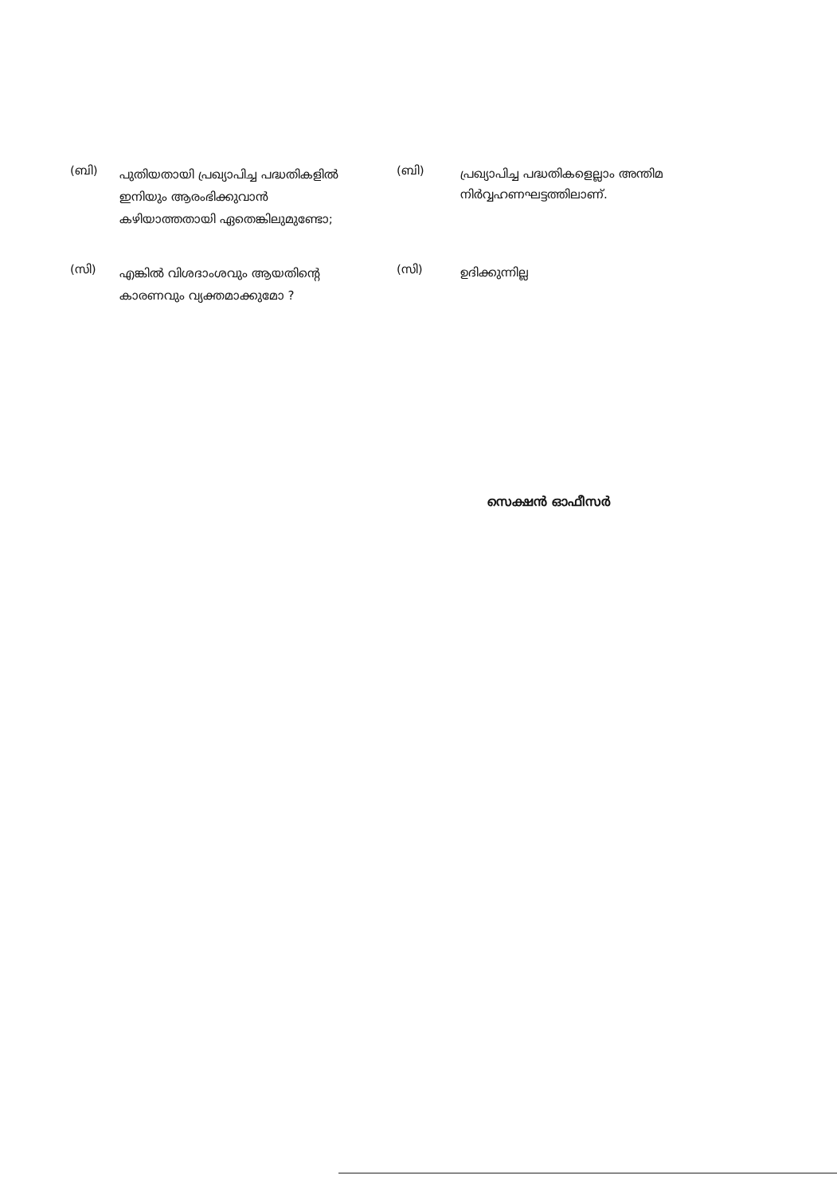(ബി)
പുതിയതായി പ്രഖ്യാപിച്ച പദ്ധതികളിൽ ഇനിയും ആരംഭിക്കുവാൻ കഴിയാത്തതായി ഏതെങ്കിലുമുണ്ടോ;
(ബി)
പ്രഖ്യാപിച്ച പദ്ധതികളെല്ലാം അന്തിമ നിർവ്വഹണഘട്ടത്തിലാണ്.
(സി)
എങ്കിൽ വിശദാംശവും ആയതിന്റെ കാരണവും വ്യക്തമാക്കുമോ ?
(സി)
ഉദിക്കുന്നില്ല
സെക്ഷൻ ഓഫീസർ